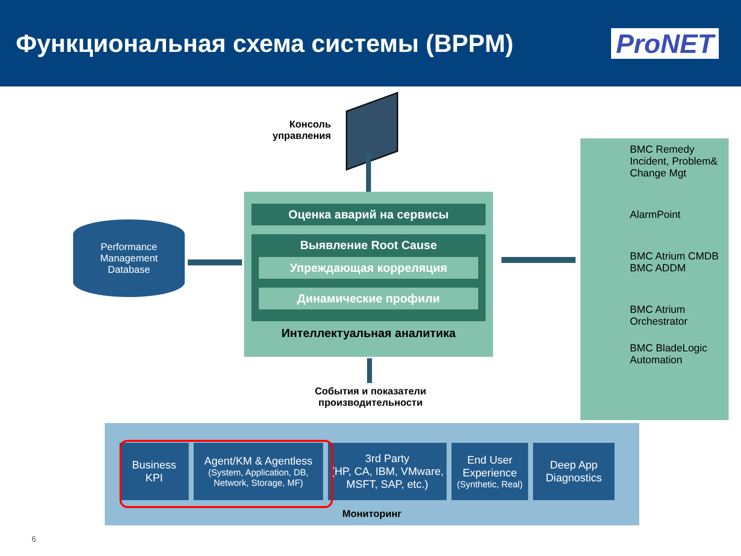Функциональная схема системы (BPPM)
ProNET
Консоль управления
Performance
Management
Database
Оценка аварий на сервисы
Выявление Root Cause
Упреждающая корреляция
Динамические профили
Интеллектуальная аналитика
BMC Remedy Incident, Problem& Change Mgt
AlarmPoint
BMC Atrium CMDB
BMC ADDM
BMC Atrium Orchestrator
BMC BladeLogic Automation
События и показатели производительности
Business
KPI
Agent/KM & Agentless
(System, Application, DB, Network, Storage, MF)
3rd Party
(HP, CA, IBM, VMware, MSFT, SAP, etc.)
End User Experience
(Synthetic, Real)
Deep App Diagnostics
Мониторинг
6